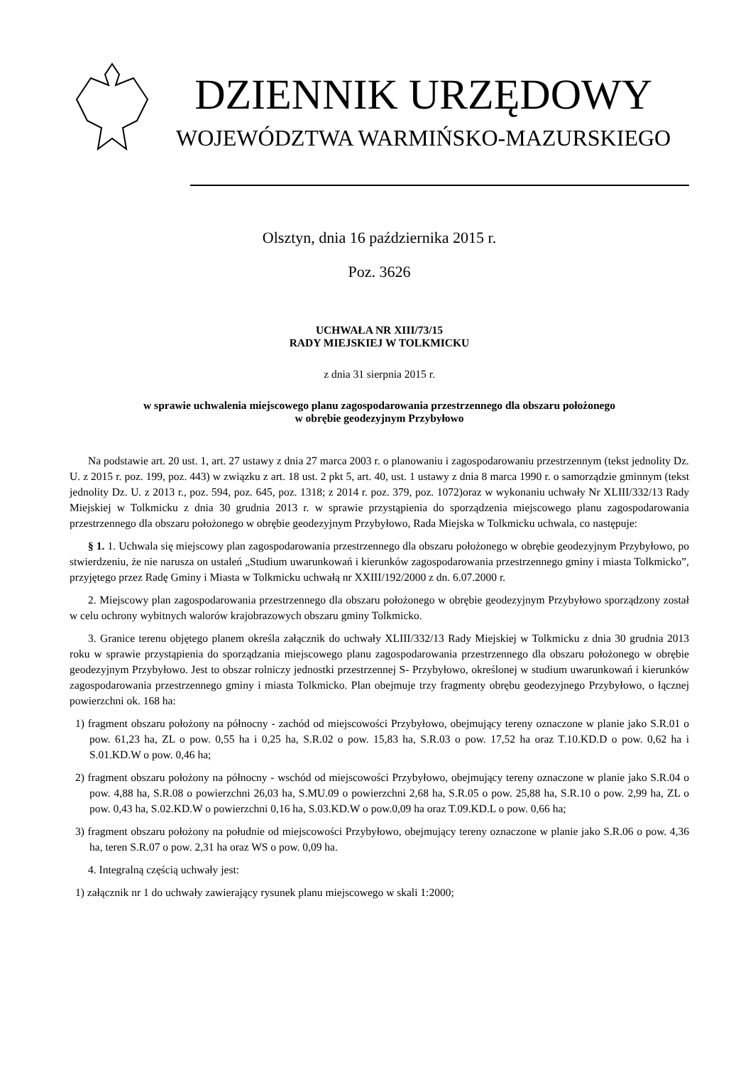DZIENNIK URZĘDOWY
WOJEWÓDZTWA WARMIŃSKO-MAZURSKIEGO
Olsztyn, dnia 16 października 2015 r.
Poz. 3626
UCHWAŁA NR XIII/73/15
RADY MIEJSKIEJ W TOLKMICKU
z dnia 31 sierpnia 2015 r.
w sprawie uchwalenia miejscowego planu zagospodarowania przestrzennego dla obszaru położonego
w obrębie geodezyjnym Przybyłowo
Na podstawie art. 20 ust. 1, art. 27 ustawy z dnia 27 marca 2003 r. o planowaniu i zagospodarowaniu przestrzennym (tekst jednolity Dz. U. z 2015 r. poz. 199, poz. 443) w związku z art. 18 ust. 2 pkt 5, art. 40, ust. 1 ustawy z dnia 8 marca 1990 r. o samorządzie gminnym (tekst jednolity Dz. U. z 2013 r., poz. 594, poz. 645, poz. 1318; z 2014 r. poz. 379, poz. 1072)oraz w wykonaniu uchwały Nr XLIII/332/13 Rady Miejskiej w Tolkmicku z dnia 30 grudnia 2013 r. w sprawie przystąpienia do sporządzenia miejscowego planu zagospodarowania przestrzennego dla obszaru położonego w obrębie geodezyjnym Przybyłowo, Rada Miejska w Tolkmicku uchwala, co następuje:
§ 1. 1. Uchwala się miejscowy plan zagospodarowania przestrzennego dla obszaru położonego w obrębie geodezyjnym Przybyłowo, po stwierdzeniu, że nie narusza on ustaleń „Studium uwarunkowań i kierunków zagospodarowania przestrzennego gminy i miasta Tolkmicko”, przyjętego przez Radę Gminy i Miasta w Tolkmicku uchwałą nr XXIII/192/2000 z dn. 6.07.2000 r.
2. Miejscowy plan zagospodarowania przestrzennego dla obszaru położonego w obrębie geodezyjnym Przybyłowo sporządzony został w celu ochrony wybitnych walorów krajobrazowych obszaru gminy Tolkmicko.
3. Granice terenu objętego planem określa załącznik do uchwały XLIII/332/13 Rady Miejskiej w Tolkmicku z dnia 30 grudnia 2013 roku w sprawie przystąpienia do sporządzania miejscowego planu zagospodarowania przestrzennego dla obszaru położonego w obrębie geodezyjnym Przybyłowo. Jest to obszar rolniczy jednostki przestrzennej S- Przybyłowo, określonej w studium uwarunkowań i kierunków zagospodarowania przestrzennego gminy i miasta Tolkmicko. Plan obejmuje trzy fragmenty obrębu geodezyjnego Przybyłowo, o łącznej powierzchni ok. 168 ha:
1) fragment obszaru położony na północny - zachód od miejscowości Przybyłowo, obejmujący tereny oznaczone w planie jako S.R.01 o pow. 61,23 ha, ZL o pow. 0,55 ha i 0,25 ha, S.R.02 o pow. 15,83 ha, S.R.03 o pow. 17,52 ha oraz T.10.KD.D o pow. 0,62 ha i S.01.KD.W o pow. 0,46 ha;
2) fragment obszaru położony na północny - wschód od miejscowości Przybyłowo, obejmujący tereny oznaczone w planie jako S.R.04 o pow. 4,88 ha, S.R.08 o powierzchni 26,03 ha, S.MU.09 o powierzchni 2,68 ha, S.R.05 o pow. 25,88 ha, S.R.10 o pow. 2,99 ha, ZL o pow. 0,43 ha, S.02.KD.W o powierzchni 0,16 ha, S.03.KD.W o pow.0,09 ha oraz T.09.KD.L o pow. 0,66 ha;
3) fragment obszaru położony na południe od miejscowości Przybyłowo, obejmujący tereny oznaczone w planie jako S.R.06 o pow. 4,36 ha, teren S.R.07 o pow. 2,31 ha oraz WS o pow. 0,09 ha.
4. Integralną częścią uchwały jest:
1) załącznik nr 1 do uchwały zawierający rysunek planu miejscowego w skali 1:2000;